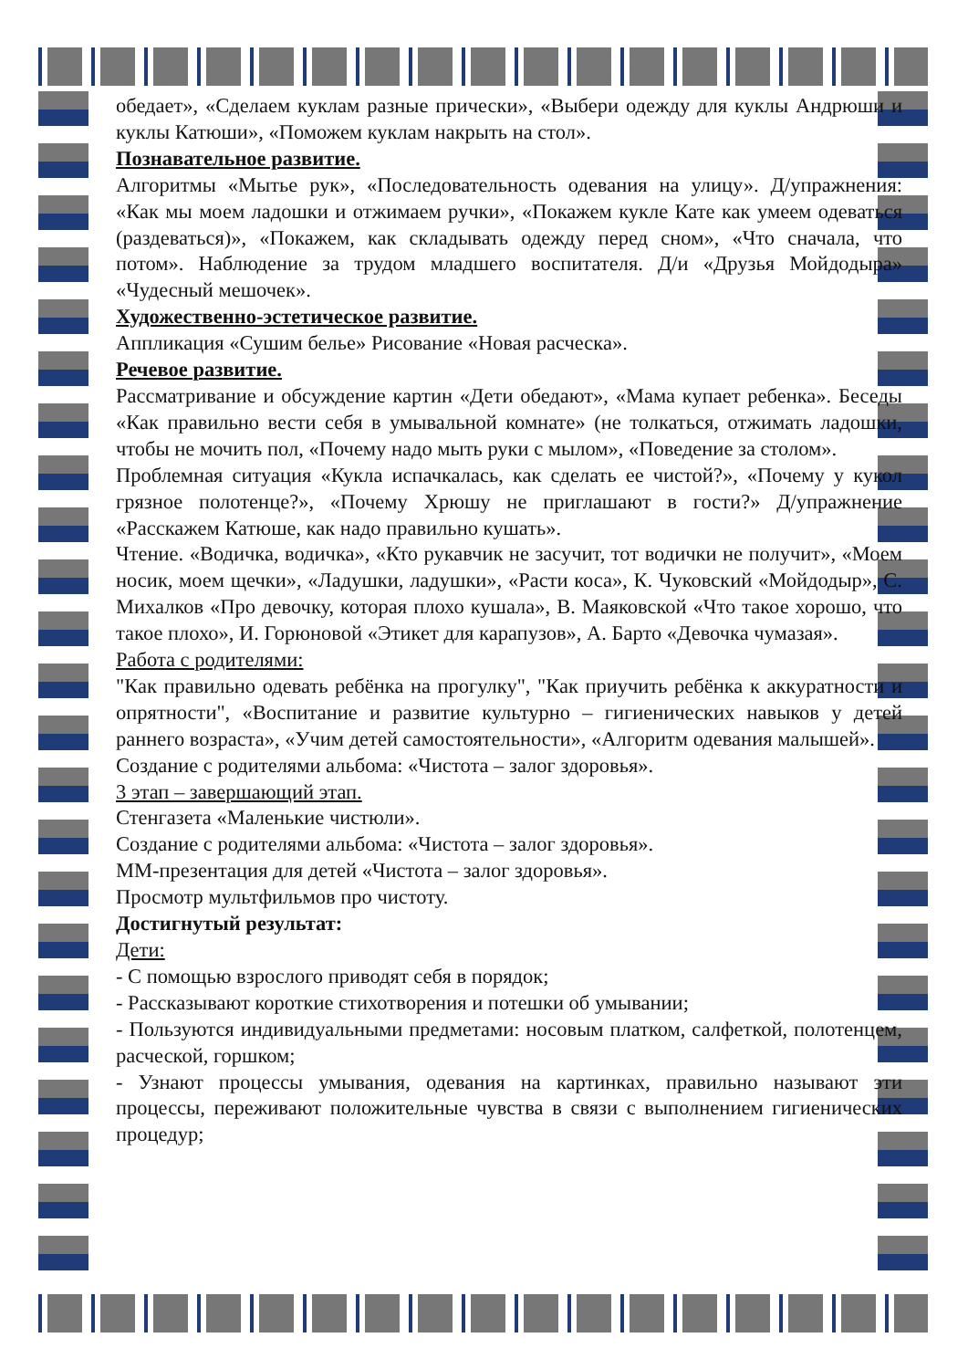обедает», «Сделаем куклам разные прически», «Выбери одежду для куклы Андрюши и куклы Катюши», «Поможем куклам накрыть на стол».
Познавательное развитие.
Алгоритмы «Мытье рук», «Последовательность одевания на улицу». Д/упражнения: «Как мы моем ладошки и отжимаем ручки», «Покажем кукле Кате как умеем одеваться (раздеваться)», «Покажем, как складывать одежду перед сном», «Что сначала, что потом». Наблюдение за трудом младшего воспитателя. Д/и «Друзья Мойдодыра» «Чудесный мешочек».
Художественно-эстетическое развитие.
Аппликация «Сушим белье» Рисование «Новая расческа».
Речевое развитие.
Рассматривание и обсуждение картин «Дети обедают», «Мама купает ребенка». Беседы «Как правильно вести себя в умывальной комнате» (не толкаться, отжимать ладошки, чтобы не мочить пол, «Почему надо мыть руки с мылом», «Поведение за столом».
Проблемная ситуация «Кукла испачкалась, как сделать ее чистой?», «Почему у кукол грязное полотенце?», «Почему Хрюшу не приглашают в гости?» Д/упражнение «Расскажем Катюше, как надо правильно кушать».
Чтение. «Водичка, водичка», «Кто рукавчик не засучит, тот водички не получит», «Моем носик, моем щечки», «Ладушки, ладушки», «Расти коса», К. Чуковский «Мойдодыр», С. Михалков «Про девочку, которая плохо кушала», В. Маяковской «Что такое хорошо, что такое плохо», И. Горюновой «Этикет для карапузов», А. Барто «Девочка чумазая».
Работа с родителями:
"Как правильно одевать ребёнка на прогулку", "Как приучить ребёнка к аккуратности и опрятности", «Воспитание и развитие культурно – гигиенических навыков у детей раннего возраста», «Учим детей самостоятельности», «Алгоритм одевания малышей».
Создание с родителями альбома: «Чистота – залог здоровья».
3 этап – завершающий этап.
Стенгазета «Маленькие чистюли».
Создание с родителями альбома: «Чистота – залог здоровья».
ММ-презентация для детей «Чистота – залог здоровья».
Просмотр мультфильмов про чистоту.
Достигнутый результат:
Дети:
- С помощью взрослого приводят себя в порядок;
- Рассказывают короткие стихотворения и потешки об умывании;
- Пользуются индивидуальными предметами: носовым платком, салфеткой, полотенцем, расческой, горшком;
- Узнают процессы умывания, одевания на картинках, правильно называют эти процессы, переживают положительные чувства в связи с выполнением гигиенических процедур;